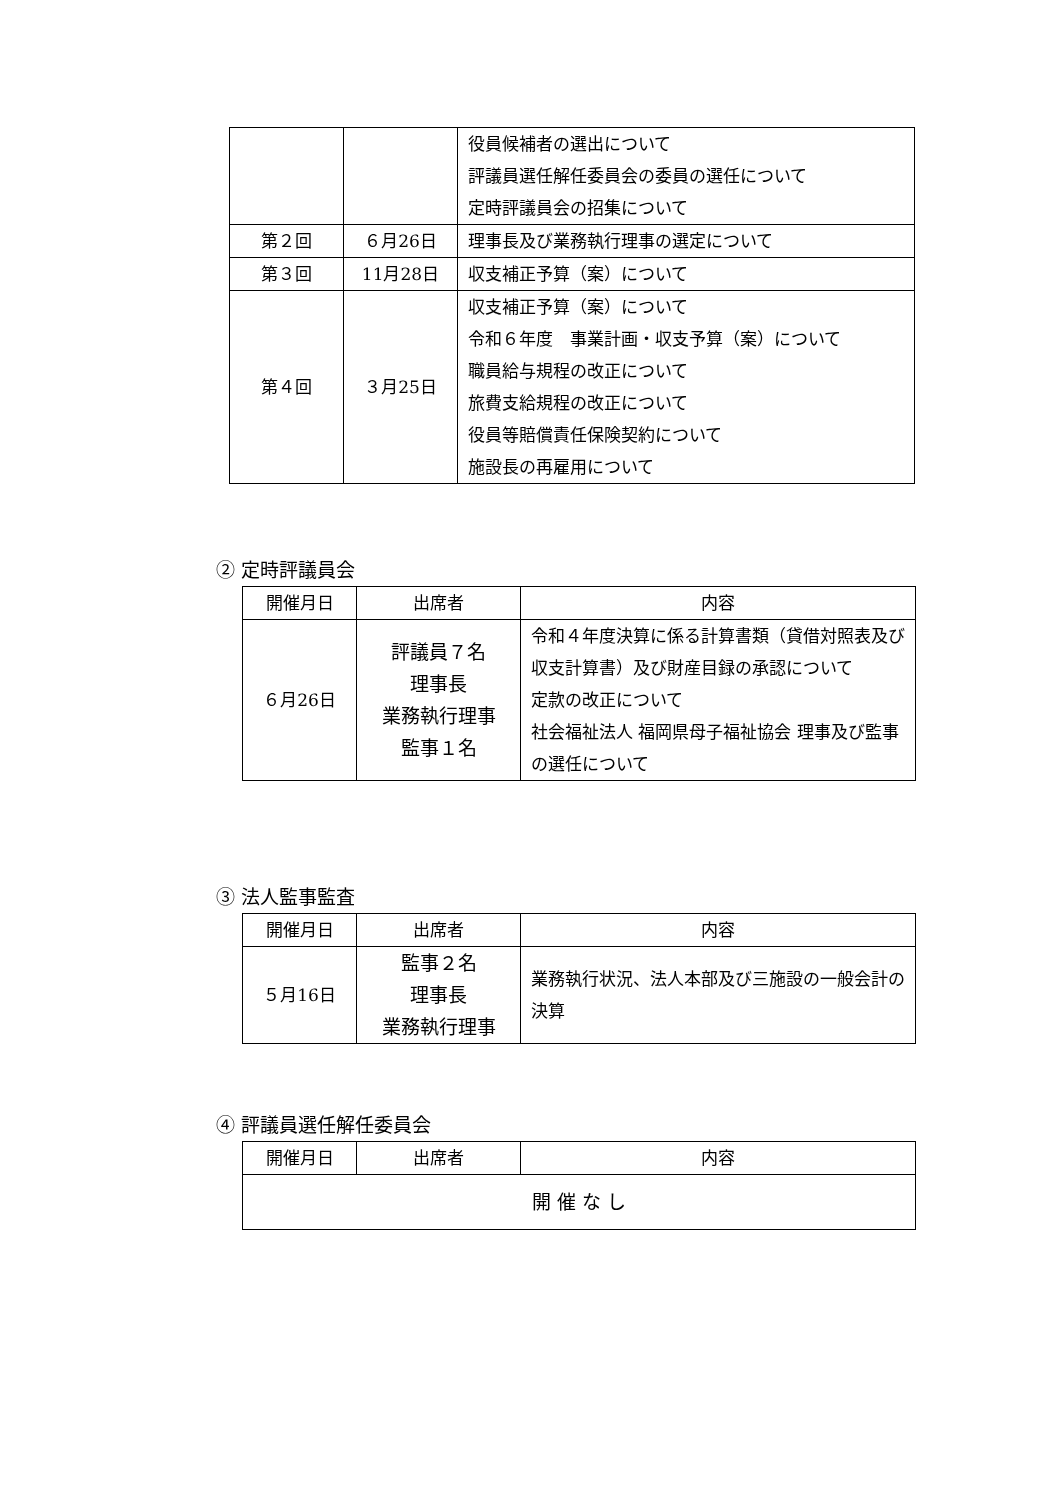| | | 役員候補者の選出について 評議員選任解任委員会の委員の選任について 定時評議員会の招集について |
| 第２回 | ６月26日 | 理事長及び業務執行理事の選定について |
| 第３回 | 11月28日 | 収支補正予算（案）について |
| 第４回 | ３月25日 | 収支補正予算（案）について 令和６年度 事業計画・収支予算（案）について 職員給与規程の改正について 旅費支給規程の改正について 役員等賠償責任保険契約について 施設長の再雇用について |
② 定時評議員会
| 開催月日 | 出席者 | 内容 |
| --- | --- | --- |
| ６月26日 | 評議員７名 理事長 業務執行理事 監事１名 | 令和４年度決算に係る計算書類（貸借対照表及び収支計算書）及び財産目録の承認について 定款の改正について 社会福祉法人 福岡県母子福祉協会 理事及び監事の選任について |
③ 法人監事監査
| 開催月日 | 出席者 | 内容 |
| --- | --- | --- |
| ５月16日 | 監事２名 理事長 業務執行理事 | 業務執行状況、法人本部及び三施設の一般会計の決算 |
④ 評議員選任解任委員会
| 開催月日 | 出席者 | 内容 |
| --- | --- | --- |
| 開 催 な し | | |